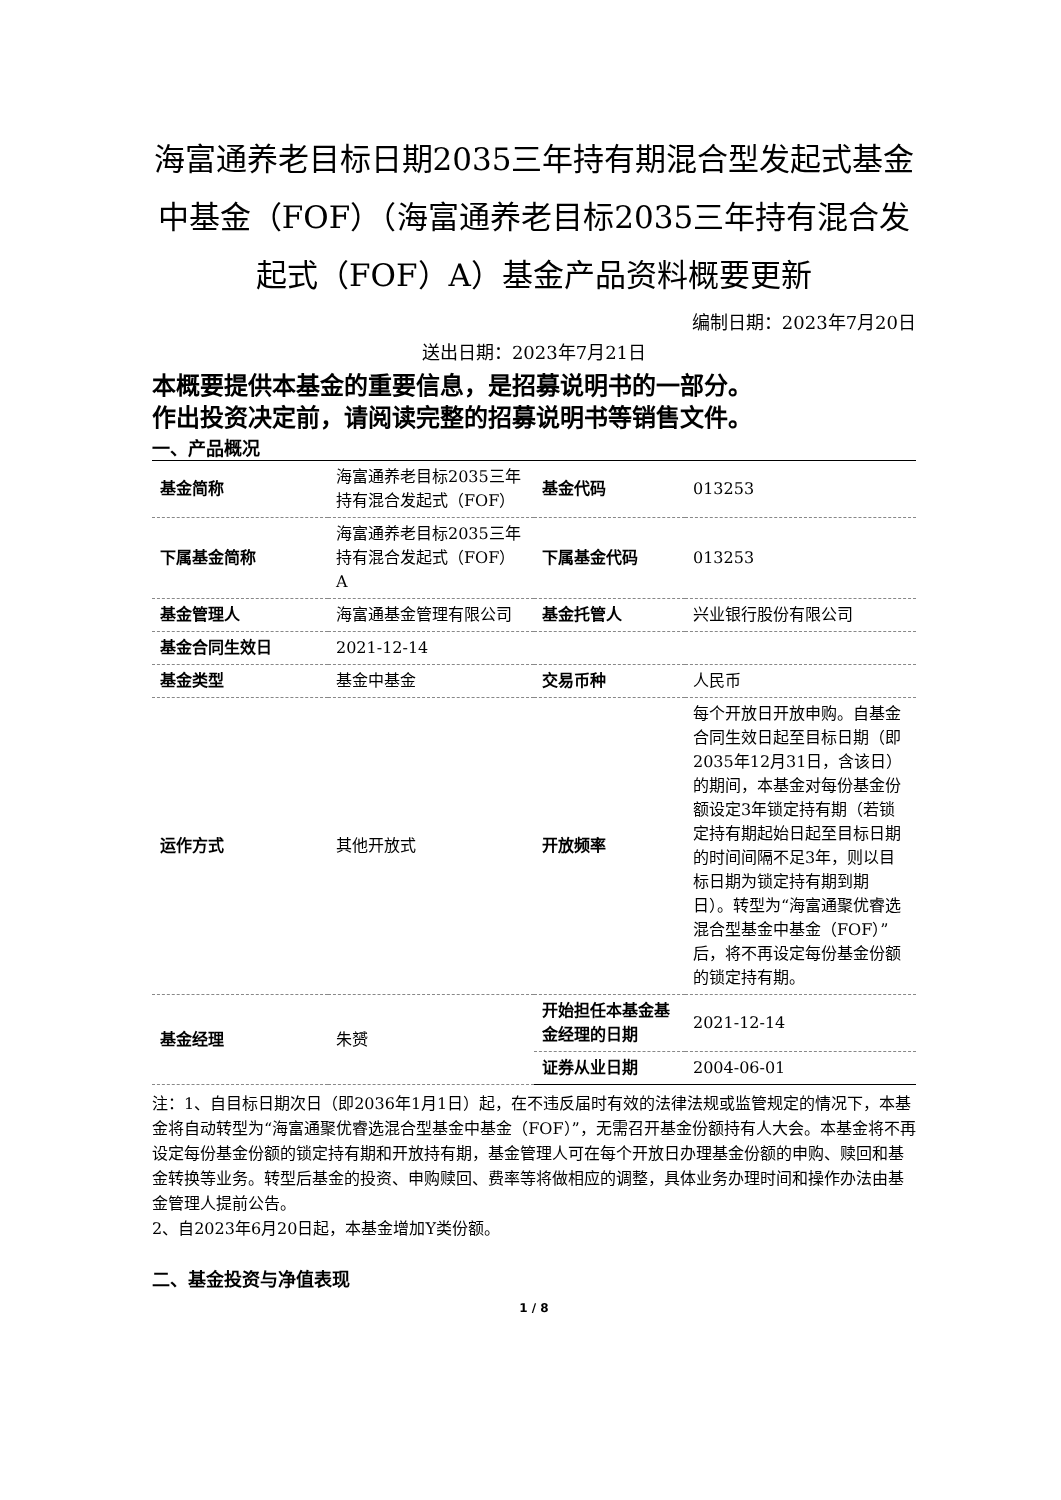海富通养老目标日期2035三年持有期混合型发起式基金中基金（FOF）（海富通养老目标2035三年持有混合发起式（FOF）A）基金产品资料概要更新
编制日期：2023年7月20日
送出日期：2023年7月21日
本概要提供本基金的重要信息，是招募说明书的一部分。
作出投资决定前，请阅读完整的招募说明书等销售文件。
一、产品概况
| 基金简称 | 海富通养老目标2035三年持有混合发起式（FOF） | 基金代码 | 013253 |
| 下属基金简称 | 海富通养老目标2035三年持有混合发起式（FOF）A | 下属基金代码 | 013253 |
| 基金管理人 | 海富通基金管理有限公司 | 基金托管人 | 兴业银行股份有限公司 |
| 基金合同生效日 | 2021-12-14 | | |
| 基金类型 | 基金中基金 | 交易币种 | 人民币 |
| 运作方式 | 其他开放式 | 开放频率 | 每个开放日开放申购。自基金合同生效日起至目标日期（即2035年12月31日，含该日）的期间，本基金对每份基金份额设定3年锁定持有期（若锁定持有期起始日起至目标日期的时间间隔不足3年，则以目标日期为锁定持有期到期日）。转型为“海富通聚优睿选混合型基金中基金（FOF）”后，将不再设定每份基金份额的锁定持有期。 |
| 基金经理 | 朱赟 | 开始担任本基金基金经理的日期 | 2021-12-14 |
| | | 证券从业日期 | 2004-06-01 |
注：1、自目标日期次日（即2036年1月1日）起，在不违反届时有效的法律法规或监管规定的情况下，本基金将自动转型为“海富通聚优睿选混合型基金中基金（FOF）”，无需召开基金份额持有人大会。本基金将不再设定每份基金份额的锁定持有期和开放持有期，基金管理人可在每个开放日办理基金份额的申购、赎回和基金转换等业务。转型后基金的投资、申购赎回、费率等将做相应的调整，具体业务办理时间和操作办法由基金管理人提前公告。
2、自2023年6月20日起，本基金增加Y类份额。
二、基金投资与净值表现
1 / 8